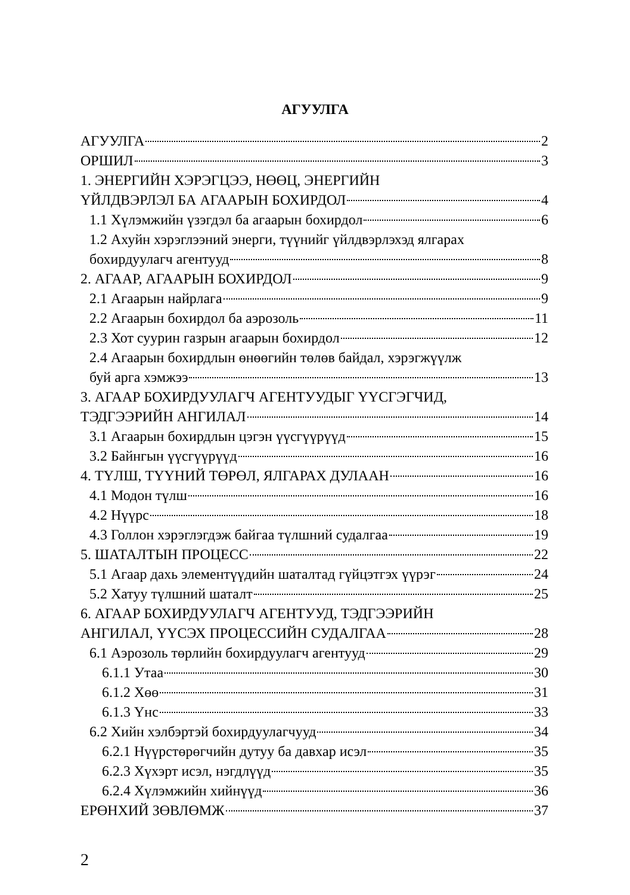АГУУЛГА
АГУУЛГА 2
ОРШИЛ 3
1. ЭНЕРГИЙН ХЭРЭГЦЭЭ, НӨӨЦ, ЭНЕРГИЙН
ҮЙЛДВЭРЛЭЛ БА АГААРЫН БОХИРДОЛ 4
1.1 Хүлэмжийн үзэгдэл ба агаарын бохирдол 6
1.2 Ахуйн хэрэглээний энерги, түүнийг үйлдвэрлэхэд ялгарах
бохирдуулагч агентууд 8
2. АГААР, АГААРЫН БОХИРДОЛ 9
2.1 Агаарын найрлага 9
2.2 Агаарын бохирдол ба аэрозоль 11
2.3 Хот суурин газрын агаарын бохирдол 12
2.4 Агаарын бохирдлын өнөөгийн төлөв байдал, хэрэгжүүлж
буй арга хэмжээ 13
3. АГААР БОХИРДУУЛАГЧ АГЕНТУУДЫГ ҮҮСГЭГЧИД,
ТЭДГЭЭРИЙН АНГИЛАЛ 14
3.1 Агаарын бохирдлын цэгэн үүсгүүрүүд 15
3.2 Байнгын үүсгүүрүүд 16
4. ТҮЛШ, ТҮҮНИЙ ТӨРӨЛ, ЯЛГАРАХ ДУЛААН 16
4.1 Модон түлш 16
4.2 Нүүрс 18
4.3 Голлон хэрэглэгдэж байгаа түлшний судалгаа 19
5. ШАТАЛТЫН ПРОЦЕСС 22
5.1 Агаар дахь элементүүдийн шаталтад гүйцэтгэх үүрэг 24
5.2 Хатуу түлшний шаталт 25
6. АГААР БОХИРДУУЛАГЧ АГЕНТУУД, ТЭДГЭЭРИЙН
АНГИЛАЛ, ҮҮСЭХ ПРОЦЕССИЙН СУДАЛГАА 28
6.1 Аэрозоль төрлийн бохирдуулагч агентууд 29
6.1.1 Утаа 30
6.1.2 Хөө 31
6.1.3 Үнс 33
6.2 Хийн хэлбэртэй бохирдуулагчууд 34
6.2.1 Нүүрстөрөгчийн дутуу ба давхар исэл 35
6.2.3 Хүхэрт исэл, нэгдлүүд 35
6.2.4 Хүлэмжийн хийнүүд 36
ЕРӨНХИЙ ЗӨВЛӨМЖ 37
2